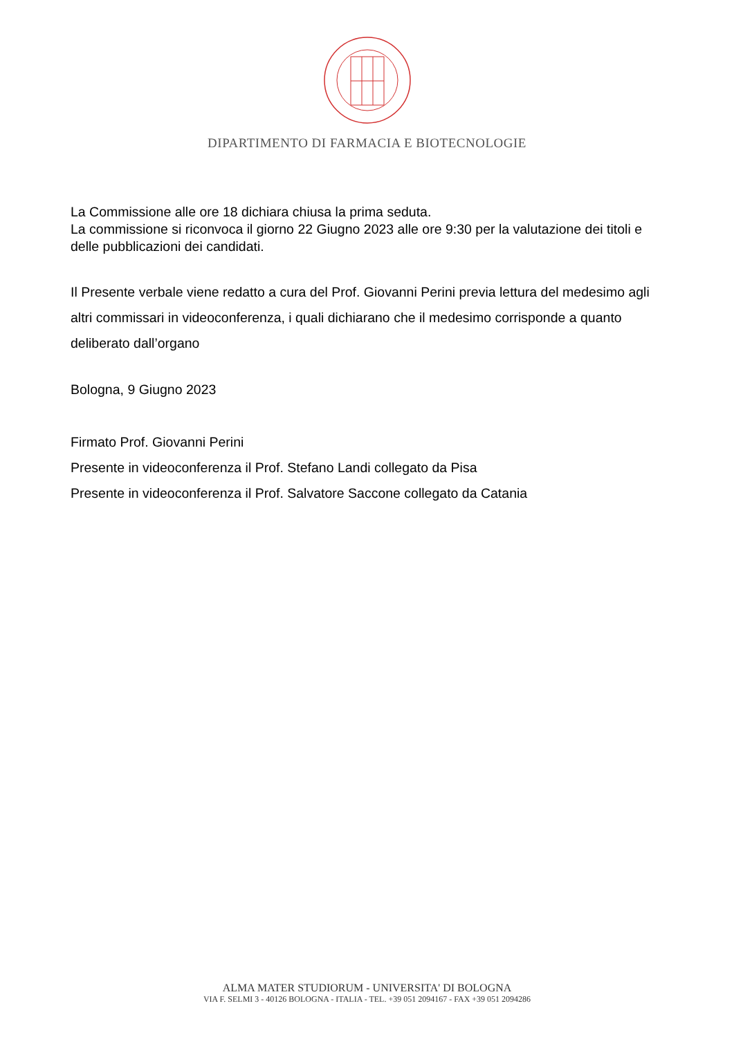DIPARTIMENTO DI FARMACIA E BIOTECNOLOGIE
La Commissione alle ore 18 dichiara chiusa la prima seduta.
La commissione si riconvoca il giorno 22 Giugno 2023 alle ore 9:30 per la valutazione dei titoli e delle pubblicazioni dei candidati.
Il Presente verbale viene redatto a cura del Prof. Giovanni Perini previa lettura del medesimo agli altri commissari in videoconferenza, i quali dichiarano che il medesimo corrisponde a quanto deliberato dall’organo
Bologna, 9 Giugno 2023
Firmato Prof. Giovanni Perini
Presente in videoconferenza il Prof. Stefano Landi collegato da Pisa
Presente in videoconferenza il Prof. Salvatore Saccone collegato da Catania
ALMA MATER STUDIORUM - UNIVERSITA' DI BOLOGNA
VIA F. SELMI 3 - 40126 BOLOGNA - ITALIA - TEL. +39 051 2094167 - FAX +39 051 2094286